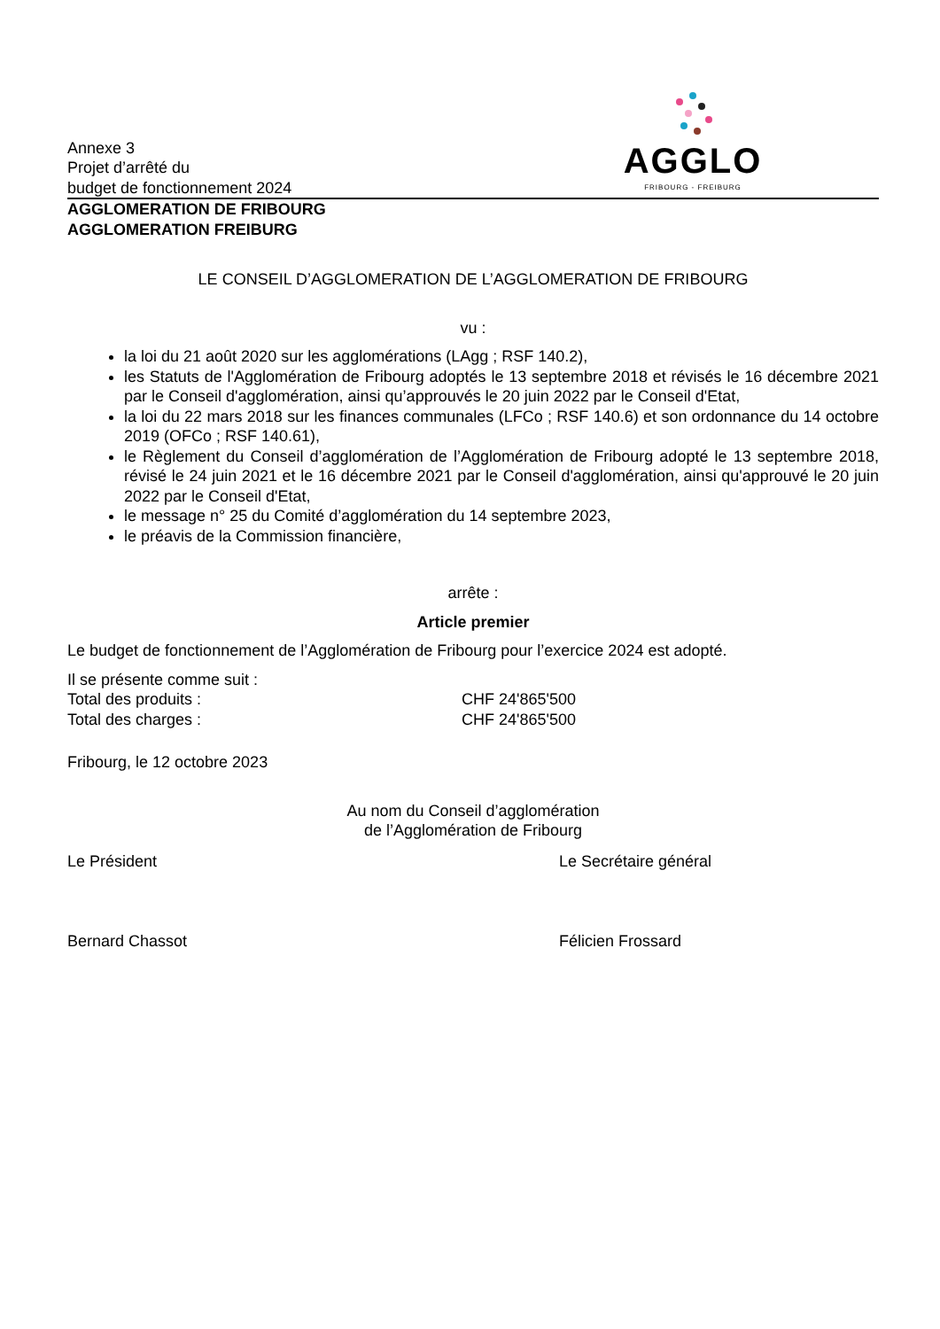Annexe 3
Projet d’arrêté du
budget de fonctionnement 2024
AGGLO
FRIBOURG - FREIBURG
AGGLOMERATION DE FRIBOURG
AGGLOMERATION FREIBURG
LE CONSEIL D’AGGLOMERATION DE L’AGGLOMERATION DE FRIBOURG
vu :
la loi du 21 août 2020 sur les agglomérations (LAgg ; RSF 140.2),
les Statuts de l'Agglomération de Fribourg adoptés le 13 septembre 2018 et révisés le 16 décembre 2021 par le Conseil d'agglomération, ainsi qu’approuvés le 20 juin 2022 par le Conseil d'Etat,
la loi du 22 mars 2018 sur les finances communales (LFCo ; RSF 140.6) et son ordonnance du 14 octobre 2019 (OFCo ; RSF 140.61),
le Règlement du Conseil d’agglomération de l’Agglomération de Fribourg adopté le 13 septembre 2018, révisé le 24 juin 2021 et le 16 décembre 2021 par le Conseil d'agglomération, ainsi qu'approuvé le 20 juin 2022 par le Conseil d'Etat,
le message n° 25 du Comité d’agglomération du 14 septembre 2023,
le préavis de la Commission financière,
arrête :
Article premier
Le budget de fonctionnement de l’Agglomération de Fribourg pour l’exercice 2024 est adopté.
Il se présente comme suit :
Total des produits : CHF 24'865'500
Total des charges : CHF 24'865'500
Fribourg, le 12 octobre 2023
Au nom du Conseil d’agglomération
de l’Agglomération de Fribourg
Le Président Le Secrétaire général
Bernard Chassot Félicien Frossard